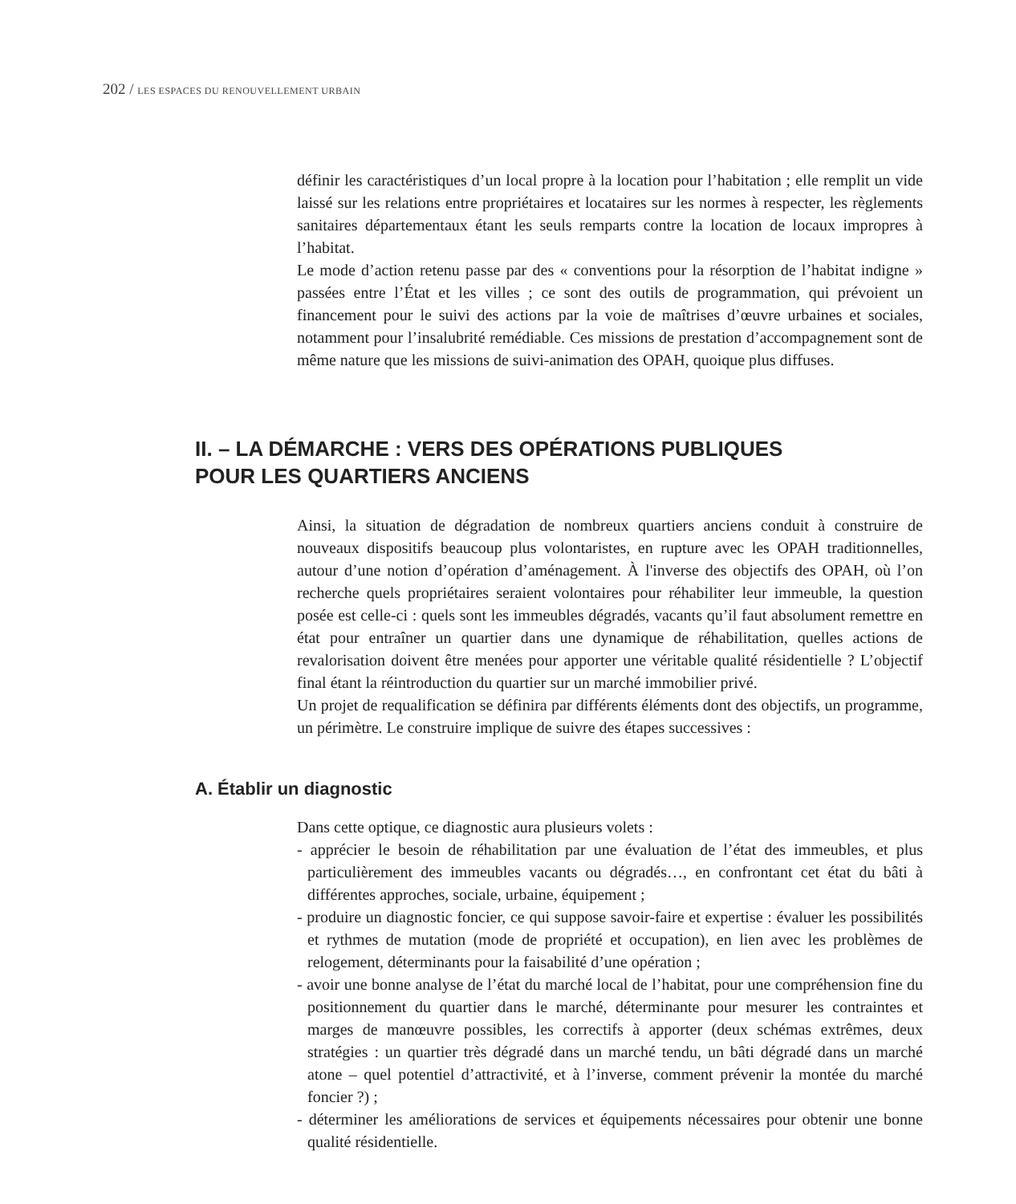202 / LES ESPACES DU RENOUVELLEMENT URBAIN
définir les caractéristiques d’un local propre à la location pour l’habitation ; elle remplit un vide laissé sur les relations entre propriétaires et locataires sur les normes à respecter, les règlements sanitaires départementaux étant les seuls remparts contre la location de locaux impropres à l’habitat.
Le mode d’action retenu passe par des « conventions pour la résorption de l’habitat indigne » passées entre l’État et les villes ; ce sont des outils de programmation, qui prévoient un financement pour le suivi des actions par la voie de maîtrises d’œuvre urbaines et sociales, notamment pour l’insalubrité remédiable. Ces missions de prestation d’accompagnement sont de même nature que les missions de suivi-animation des OPAH, quoique plus diffuses.
II. – LA DÉMARCHE : VERS DES OPÉRATIONS PUBLIQUES
POUR LES QUARTIERS ANCIENS
Ainsi, la situation de dégradation de nombreux quartiers anciens conduit à construire de nouveaux dispositifs beaucoup plus volontaristes, en rupture avec les OPAH traditionnelles, autour d’une notion d’opération d’aménagement. À l'inverse des objectifs des OPAH, où l’on recherche quels propriétaires seraient volontaires pour réhabiliter leur immeuble, la question posée est celle-ci : quels sont les immeubles dégradés, vacants qu’il faut absolument remettre en état pour entraîner un quartier dans une dynamique de réhabilitation, quelles actions de revalorisation doivent être menées pour apporter une véritable qualité résidentielle ? L’objectif final étant la réintroduction du quartier sur un marché immobilier privé.
Un projet de requalification se définira par différents éléments dont des objectifs, un programme, un périmètre. Le construire implique de suivre des étapes successives :
A. Établir un diagnostic
Dans cette optique, ce diagnostic aura plusieurs volets :
- apprécier le besoin de réhabilitation par une évaluation de l’état des immeubles, et plus particulièrement des immeubles vacants ou dégradés…, en confrontant cet état du bâti à différentes approches, sociale, urbaine, équipement ;
- produire un diagnostic foncier, ce qui suppose savoir-faire et expertise : évaluer les possibilités et rythmes de mutation (mode de propriété et occupation), en lien avec les problèmes de relogement, déterminants pour la faisabilité d’une opération ;
- avoir une bonne analyse de l’état du marché local de l’habitat, pour une compréhension fine du positionnement du quartier dans le marché, déterminante pour mesurer les contraintes et marges de manœuvre possibles, les correctifs à apporter (deux schémas extrêmes, deux stratégies : un quartier très dégradé dans un marché tendu, un bâti dégradé dans un marché atone – quel potentiel d’attractivité, et à l’inverse, comment prévenir la montée du marché foncier ?) ;
- déterminer les améliorations de services et équipements nécessaires pour obtenir une bonne qualité résidentielle.